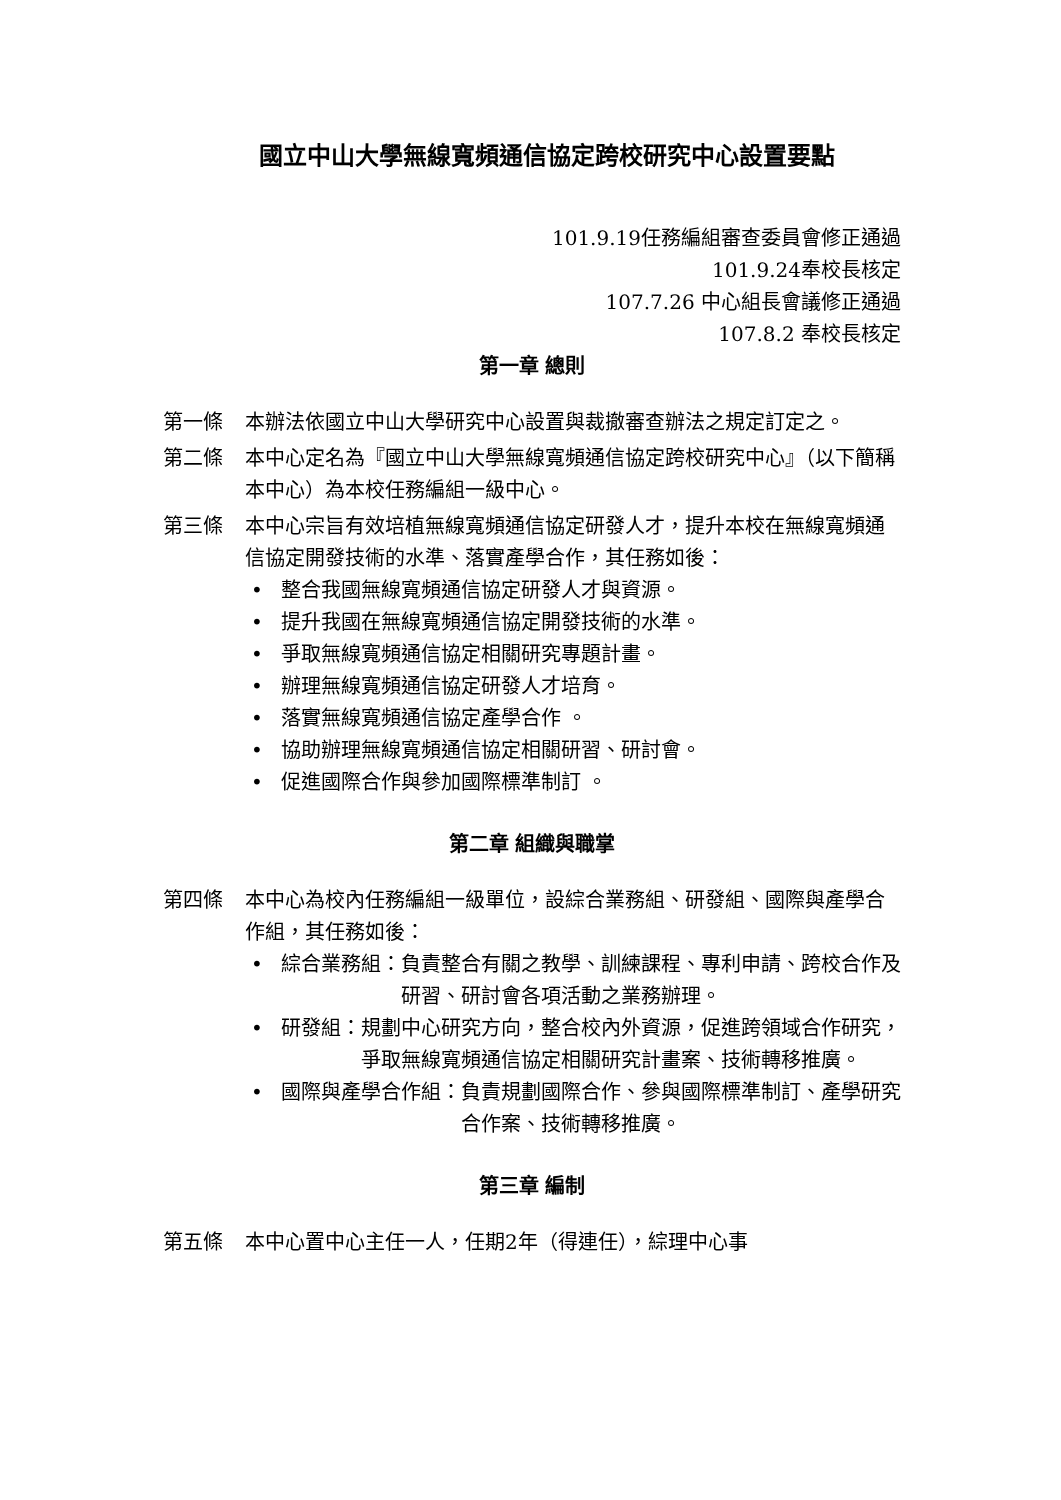國立中山大學無線寬頻通信協定跨校研究中心設置要點
101.9.19任務編組審查委員會修正通過
101.9.24奉校長核定
107.7.26 中心組長會議修正通過
107.8.2 奉校長核定
第一章 總則
第一條 本辦法依國立中山大學研究中心設置與裁撤審查辦法之規定訂定之。
第二條 本中心定名為『國立中山大學無線寬頻通信協定跨校研究中心』（以下簡稱本中心）為本校任務編組一級中心。
第三條 本中心宗旨有效培植無線寬頻通信協定研發人才，提升本校在無線寬頻通信協定開發技術的水準、落實產學合作，其任務如後：
• 整合我國無線寬頻通信協定研發人才與資源。
• 提升我國在無線寬頻通信協定開發技術的水準。
• 爭取無線寬頻通信協定相關研究專題計畫。
• 辦理無線寬頻通信協定研發人才培育。
• 落實無線寬頻通信協定產學合作 。
• 協助辦理無線寬頻通信協定相關研習、研討會。
• 促進國際合作與參加國際標準制訂 。
第二章 組織與職掌
第四條 本中心為校內任務編組一級單位，設綜合業務組、研發組、國際與產學合作組，其任務如後：
• 綜合業務組： 負責整合有關之教學、訓練課程、專利申請、跨校合作及研習、研討會各項活動之業務辦理。
• 研發組： 規劃中心研究方向，整合校內外資源，促進跨領域合作研究，爭取無線寬頻通信協定相關研究計畫案、技術轉移推廣。
• 國際與產學合作組： 負責規劃國際合作、參與國際標準制訂、產學研究合作案、技術轉移推廣。
第三章 編制
第五條 本中心置中心主任一人，任期2年（得連任），綜理中心事